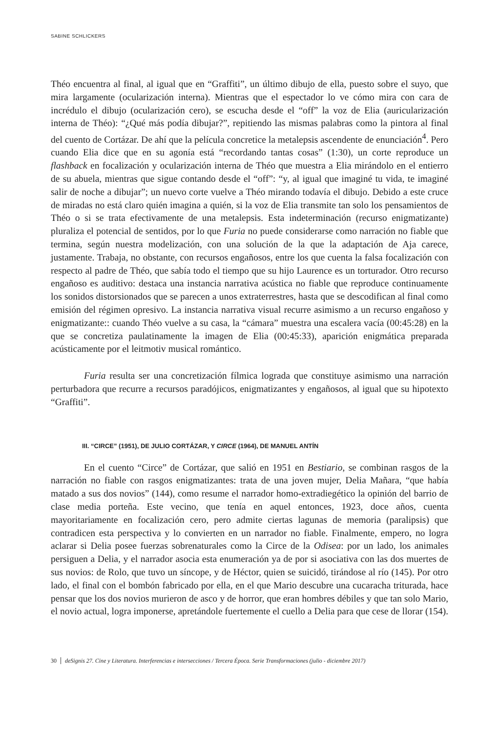SABINE SCHLICKERS
Théo encuentra al final, al igual que en “Graffiti”, un último dibujo de ella, puesto sobre el suyo, que mira largamente (ocularización interna). Mientras que el espectador lo ve cómo mira con cara de incrédulo el dibujo (ocularización cero), se escucha desde el “off” la voz de Elia (auricularización interna de Théo): “¿Qué más podía dibujar?”, repitiendo las mismas palabras como la pintora al final del cuento de Cortázar. De ahí que la película concretice la metalepsis ascendente de enunciación<sup>4</sup>. Pero cuando Elia dice que en su agonía está “recordando tantas cosas” (1:30), un corte reproduce un flashback en focalización y ocularización interna de Théo que muestra a Elia mirándolo en el entierro de su abuela, mientras que sigue contando desde el “off”: “y, al igual que imaginé tu vida, te imaginé salir de noche a dibujar”; un nuevo corte vuelve a Théo mirando todavía el dibujo. Debido a este cruce de miradas no está claro quién imagina a quién, si la voz de Elia transmite tan solo los pensamientos de Théo o si se trata efectivamente de una metalepsis. Esta indeterminación (recurso enigmatizante) pluraliza el potencial de sentidos, por lo que Furia no puede considerarse como narración no fiable que termina, según nuestra modelización, con una solución de la que la adaptación de Aja carece, justamente. Trabaja, no obstante, con recursos engañosos, entre los que cuenta la falsa focalización con respecto al padre de Théo, que sabía todo el tiempo que su hijo Laurence es un torturador. Otro recurso engañoso es auditivo: destaca una instancia narrativa acústica no fiable que reproduce continuamente los sonidos distorsionados que se parecen a unos extraterrestres, hasta que se descodifican al final como emisión del régimen opresivo. La instancia narrativa visual recurre asimismo a un recurso engañoso y enigmatizante:: cuando Théo vuelve a su casa, la “cámara” muestra una escalera vacía (00:45:28) en la que se concretiza paulatinamente la imagen de Elia (00:45:33), aparición enigmática preparada acústicamente por el leitmotiv musical romántico.
Furia resulta ser una concretización fílmica lograda que constituye asimismo una narración perturbadora que recurre a recursos paradójicos, enigmatizantes y engañosos, al igual que su hipotexto “Graffiti”.
III. “CIRCE” (1951), DE JULIO CORTÁZAR, Y CIRCE (1964), DE MANUEL ANTÍN
En el cuento “Circe” de Cortázar, que salió en 1951 en Bestiario, se combinan rasgos de la narración no fiable con rasgos enigmatizantes: trata de una joven mujer, Delia Mañara, “que había matado a sus dos novios” (144), como resume el narrador homo-extradiegético la opinión del barrio de clase media porteña. Este vecino, que tenía en aquel entonces, 1923, doce años, cuenta mayoritariamente en focalización cero, pero admite ciertas lagunas de memoria (paralipsis) que contradicen esta perspectiva y lo convierten en un narrador no fiable. Finalmente, empero, no logra aclarar si Delia posee fuerzas sobrenaturales como la Circe de la Odisea: por un lado, los animales persiguen a Delia, y el narrador asocia esta enumeración ya de por si asociativa con las dos muertes de sus novios: de Rolo, que tuvo un síncope, y de Héctor, quien se suicidó, tirándose al río (145). Por otro lado, el final con el bombón fabricado por ella, en el que Mario descubre una cucaracha triturada, hace pensar que los dos novios murieron de asco y de horror, que eran hombres débiles y que tan solo Mario, el novio actual, logra imponerse, apretándole fuertemente el cuello a Delia para que cese de llorar (154).
30 deSignis 27. Cine y Literatura. Interferencias e intersecciones / Tercera Época. Serie Transformaciones (julio - diciembre 2017)